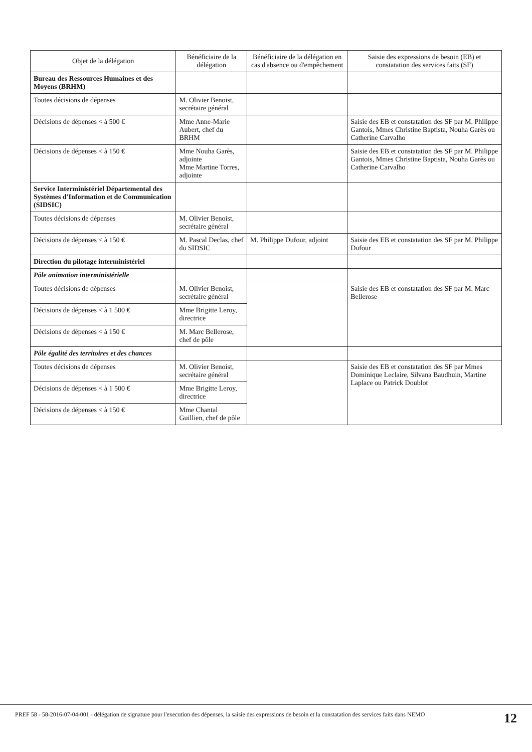| Objet de la délégation | Bénéficiaire de la délégation | Bénéficiaire de la délégation en cas d'absence ou d'empêchement | Saisie des expressions de besoin (EB) et constatation des services faits (SF) |
| --- | --- | --- | --- |
| Bureau des Ressources Humaines et des Moyens (BRHM) | | | |
| Toutes décisions de dépenses | M. Olivier Benoist, secrétaire général | | |
| Décisions de dépenses < à 500 € | Mme Anne-Marie Aubert, chef du BRHM | | Saisie des EB et constatation des SF par M. Philippe Gantois, Mmes Christine Baptista, Nouha Garès ou Catherine Carvalho |
| Décisions de dépenses < à 150 € | Mme Nouha Garès, adjointe Mme Martine Torres, adjointe | | Saisie des EB et constatation des SF par M. Philippe Gantois, Mmes Christine Baptista, Nouha Garès ou Catherine Carvalho |
| Service Interministériel Départemental des Systèmes d'Information et de Communication (SIDSIC) | | | |
| Toutes décisions de dépenses | M. Olivier Benoist, secrétaire général | | |
| Décisions de dépenses < à 150 € | M. Pascal Declas, chef du SIDSIC | M. Philippe Dufour, adjoint | Saisie des EB et constatation des SF par M. Philippe Dufour |
| Direction du pilotage interministériel | | | |
| Pôle animation interministérielle | | | |
| Toutes décisions de dépenses | M. Olivier Benoist, secrétaire général | | Saisie des EB et constatation des SF par M. Marc Bellerose |
| Décisions de dépenses < à 1 500 € | Mme Brigitte Leroy, directrice | | |
| Décisions de dépenses < à 150 € | M. Marc Bellerose, chef de pôle | | |
| Pôle égalité des territoires et des chances | | | |
| Toutes décisions de dépenses | M. Olivier Benoist, secrétaire général | | Saisie des EB et constatation des SF par Mmes Dominique Leclaire, Silvana Baudhuin, Martine Laplace ou Patrick Doublot |
| Décisions de dépenses < à 1 500 € | Mme Brigitte Leroy, directrice | | |
| Décisions de dépenses < à 150 € | Mme Chantal Guillien, chef de pôle | | |
PREF 58 - 58-2016-07-04-001 - délégation de signature pour l'execution des dépenses, la saisie des expressions de besoin et la constatation des services faits dans NEMO
12